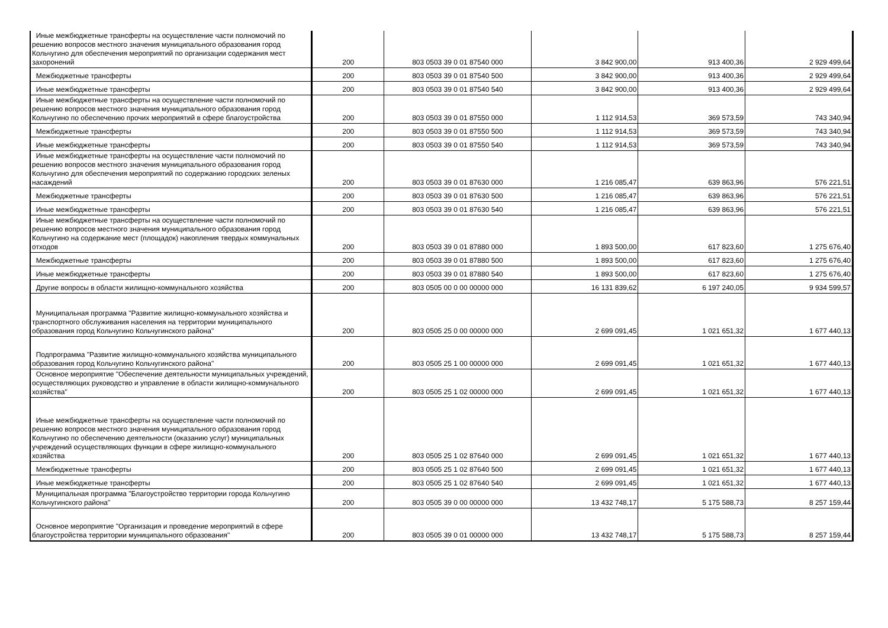| Иные межбюджетные трансферты на осуществление части полномочий по решению вопросов местного значения муниципального образования город Кольчугино для обеспечения мероприятий по организации содержания мест захоронений | 200 | 803 0503 39 0 01 87540 000 | 3 842 900,00 | 913 400,36 | 2 929 499,64 |
| Межбюджетные трансферты | 200 | 803 0503 39 0 01 87540 500 | 3 842 900,00 | 913 400,36 | 2 929 499,64 |
| Иные межбюджетные трансферты | 200 | 803 0503 39 0 01 87540 540 | 3 842 900,00 | 913 400,36 | 2 929 499,64 |
| Иные межбюджетные трансферты на осуществление части полномочий по решению вопросов местного значения муниципального образования город Кольчугино по обеспечению прочих мероприятий в сфере благоустройства | 200 | 803 0503 39 0 01 87550 000 | 1 112 914,53 | 369 573,59 | 743 340,94 |
| Межбюджетные трансферты | 200 | 803 0503 39 0 01 87550 500 | 1 112 914,53 | 369 573,59 | 743 340,94 |
| Иные межбюджетные трансферты | 200 | 803 0503 39 0 01 87550 540 | 1 112 914,53 | 369 573,59 | 743 340,94 |
| Иные межбюджетные трансферты на осуществление части полномочий по решению вопросов местного значения муниципального образования город Кольчугино для обеспечения мероприятий по содержанию городских зеленых насаждений | 200 | 803 0503 39 0 01 87630 000 | 1 216 085,47 | 639 863,96 | 576 221,51 |
| Межбюджетные трансферты | 200 | 803 0503 39 0 01 87630 500 | 1 216 085,47 | 639 863,96 | 576 221,51 |
| Иные межбюджетные трансферты | 200 | 803 0503 39 0 01 87630 540 | 1 216 085,47 | 639 863,96 | 576 221,51 |
| Иные межбюджетные трансферты на осуществление части полномочий по решению вопросов местного значения муниципального образования город Кольчугино на содержание мест (площадок) накопления твердых коммунальных отходов | 200 | 803 0503 39 0 01 87880 000 | 1 893 500,00 | 617 823,60 | 1 275 676,40 |
| Межбюджетные трансферты | 200 | 803 0503 39 0 01 87880 500 | 1 893 500,00 | 617 823,60 | 1 275 676,40 |
| Иные межбюджетные трансферты | 200 | 803 0503 39 0 01 87880 540 | 1 893 500,00 | 617 823,60 | 1 275 676,40 |
| Другие вопросы в области жилищно-коммунального хозяйства | 200 | 803 0505 00 0 00 00000 000 | 16 131 839,62 | 6 197 240,05 | 9 934 599,57 |
| Муниципальная программа "Развитие жилищно-коммунального хозяйства и транспортного обслуживания населения на территории муниципального образования город Кольчугино Кольчугинского района" | 200 | 803 0505 25 0 00 00000 000 | 2 699 091,45 | 1 021 651,32 | 1 677 440,13 |
| Подпрограмма "Развитие жилищно-коммунального хозяйства муниципального образования город Кольчугино Кольчугинского района" | 200 | 803 0505 25 1 00 00000 000 | 2 699 091,45 | 1 021 651,32 | 1 677 440,13 |
| Основное мероприятие "Обеспечение деятельности муниципальных учреждений, осуществляющих руководство и управление в области жилищно-коммунального хозяйства" | 200 | 803 0505 25 1 02 00000 000 | 2 699 091,45 | 1 021 651,32 | 1 677 440,13 |
| Иные межбюджетные трансферты на осуществление части полномочий по решению вопросов местного значения муниципального образования город Кольчугино по обеспечению деятельности (оказанию услуг) муниципальных учреждений осуществляющих функции в сфере жилищно-коммунального хозяйства | 200 | 803 0505 25 1 02 87640 000 | 2 699 091,45 | 1 021 651,32 | 1 677 440,13 |
| Межбюджетные трансферты | 200 | 803 0505 25 1 02 87640 500 | 2 699 091,45 | 1 021 651,32 | 1 677 440,13 |
| Иные межбюджетные трансферты | 200 | 803 0505 25 1 02 87640 540 | 2 699 091,45 | 1 021 651,32 | 1 677 440,13 |
| Муниципальная программа "Благоустройство территории города Кольчугино Кольчугинского района" | 200 | 803 0505 39 0 00 00000 000 | 13 432 748,17 | 5 175 588,73 | 8 257 159,44 |
| Основное мероприятие "Организация и проведение мероприятий в сфере благоустройства территории муниципального образования" | 200 | 803 0505 39 0 01 00000 000 | 13 432 748,17 | 5 175 588,73 | 8 257 159,44 |